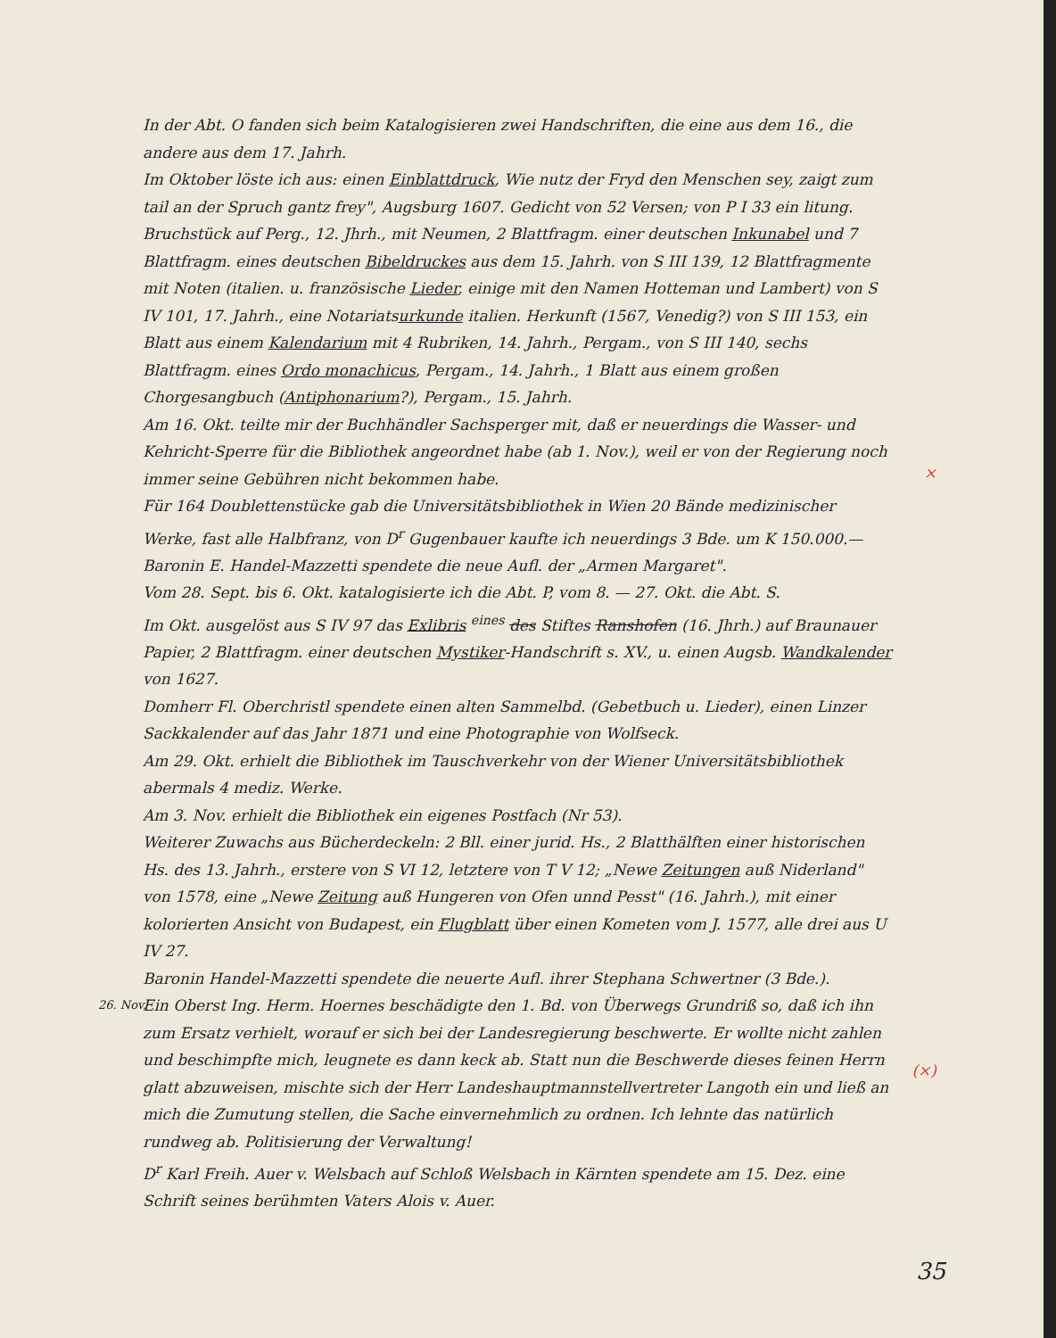In der Abt. O fanden sich beim Katalogisieren zwei Handschriften, die eine aus dem 16., die andere aus dem 17. Jahrh.
Im Oktober löste ich aus: einen Einblattdruck, Wie nutz der Fryd den Menschen sey, zaigt zum tail an der Spruch gantz frey", Augsburg 1607. Gedicht von 52 Versen; von P I 33 ein litung. Bruchstück auf Perg., 12. Jhrh., mit Neumen, 2 Blattfragm. einer deutschen Inkunabel und 7 Blattfragm. eines deutschen Bibeldruckes aus dem 15. Jahrh. von S III 139, 12 Blattfragmente mit Noten (italien. u. französische Lieder, einige mit den Namen Hotteman und Lambert) von S IV 101, 17. Jahrh., eine Notariatsurkunde italien. Herkunft (1567, Venedig?) von S III 153, ein Blatt aus einem Kalendarium mit 4 Rubriken, 14. Jahrh., Pergam., von S III 140, sechs Blattfragm. eines Ordo monachicus, Pergam., 14. Jahrh., 1 Blatt aus einem großen Chorgesangbuch (Antiphonarium?), Pergam., 15. Jahrh.
Am 16. Okt. teilte mir der Buchhändler Sachsperger mit, daß er neuerdings die Wasser- und Kehricht-Sperre für die Bibliothek angeordnet habe (ab 1. Nov.), weil er von der Regierung noch immer seine Gebühren nicht bekommen habe.
×
Für 164 Doublettenstücke gab die Universitätsbibliothek in Wien 20 Bände medizinischer Werke, fast alle Halbfranz, von D<sup>r</sup> Gugenbauer kaufte ich neuerdings 3 Bde. um K 150.000.—
Baronin E. Handel-Mazzetti spendete die neue Aufl. der „Armen Margaret".
Vom 28. Sept. bis 6. Okt. katalogisierte ich die Abt. P, vom 8. — 27. Okt. die Abt. S.
Im Okt. ausgelöst aus S IV 97 das Exlibris <sup>eines</sup> des Stiftes Ranshofen (16. Jhrh.) auf Braunauer Papier, 2 Blattfragm. einer deutschen Mystiker-Handschrift s. XV., u. einen Augsb. Wandkalender von 1627.
Domherr Fl. Oberchristl spendete einen alten Sammelbd. (Gebetbuch u. Lieder), einen Linzer Sackkalender auf das Jahr 1871 und eine Photographie von Wolfseck.
Am 29. Okt. erhielt die Bibliothek im Tauschverkehr von der Wiener Universitätsbibliothek abermals 4 mediz. Werke.
Am 3. Nov. erhielt die Bibliothek ein eigenes Postfach (Nr 53).
Weiterer Zuwachs aus Bücherdeckeln: 2 Bll. einer jurid. Hs., 2 Blatthälften einer historischen Hs. des 13. Jahrh., erstere von S VI 12, letztere von T V 12; „Newe Zeitungen auß Niderland" von 1578, eine „Newe Zeitung auß Hungeren von Ofen unnd Pesst" (16. Jahrh.), mit einer kolorierten Ansicht von Budapest, ein Flugblatt über einen Kometen vom J. 1577, alle drei aus U IV 27.
Baronin Handel-Mazzetti spendete die neuerte Aufl. ihrer Stephana Schwertner (3 Bde.).
26. Nov.
Ein Oberst Ing. Herm. Hoernes beschädigte den 1. Bd. von Überwegs Grundriß so, daß ich ihn zum Ersatz verhielt, worauf er sich bei der Landesregierung beschwerte. Er wollte nicht zahlen und beschimpfte mich, leugnete es dann keck ab. Statt nun die Beschwerde dieses feinen Herrn glatt abzuweisen, mischte sich der Herr Landeshauptmannstellvertreter Langoth ein und ließ an mich die Zumutung stellen, die Sache einvernehmlich zu ordnen. Ich lehnte das natürlich rundweg ab. Politisierung der Verwaltung!
(×)
D<sup>r</sup> Karl Freih. Auer v. Welsbach auf Schloß Welsbach in Kärnten spendete am 15. Dez. eine Schrift seines berühmten Vaters Alois v. Auer.
35